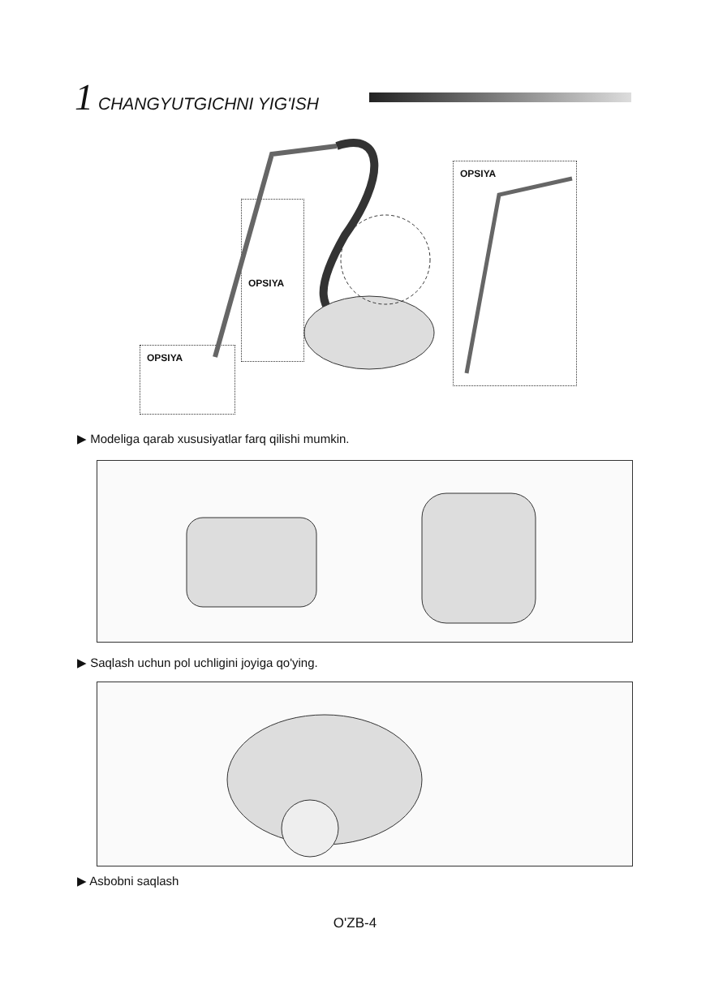1 CHANGYUTGICHNI YIG'ISH
OPSIYA
OPSIYA
OPSIYA
▶ Modeliga qarab xususiyatlar farq qilishi mumkin.
▶ Saqlash uchun pol uchligini joyiga qo'ying.
▶ Asbobni saqlash
O'ZB-4